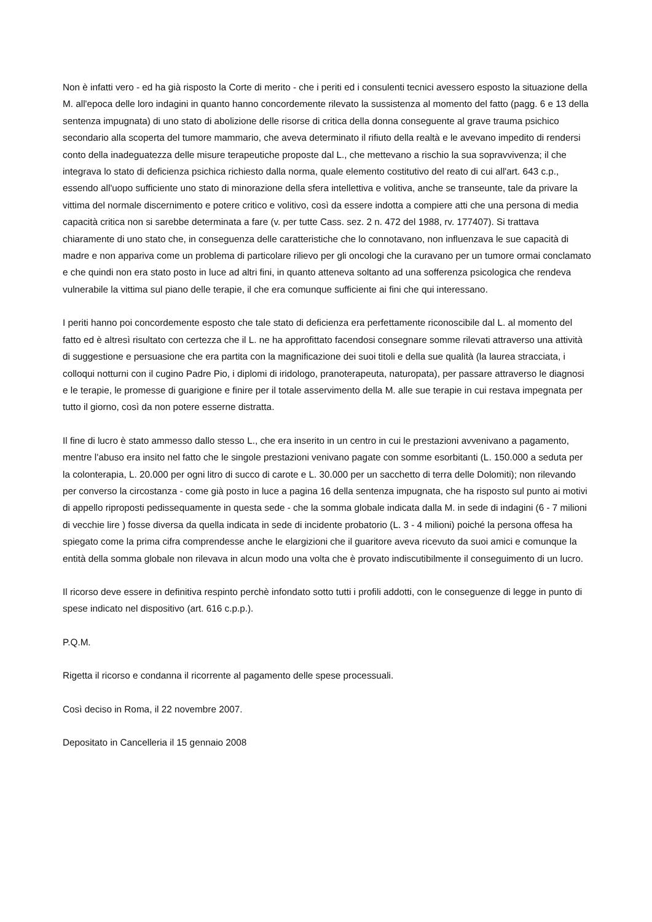Non è infatti vero - ed ha già risposto la Corte di merito - che i periti ed i consulenti tecnici avessero esposto la situazione della M. all'epoca delle loro indagini in quanto hanno concordemente rilevato la sussistenza al momento del fatto (pagg. 6 e 13 della sentenza impugnata) di uno stato di abolizione delle risorse di critica della donna conseguente al grave trauma psichico secondario alla scoperta del tumore mammario, che aveva determinato il rifiuto della realtà e le avevano impedito di rendersi conto della inadeguatezza delle misure terapeutiche proposte dal L., che mettevano a rischio la sua sopravvivenza; il che integrava lo stato di deficienza psichica richiesto dalla norma, quale elemento costitutivo del reato di cui all'art. 643 c.p., essendo all'uopo sufficiente uno stato di minorazione della sfera intellettiva e volitiva, anche se transeunte, tale da privare la vittima del normale discernimento e potere critico e volitivo, così da essere indotta a compiere atti che una persona di media capacità critica non si sarebbe determinata a fare (v. per tutte Cass. sez. 2 n. 472 del 1988, rv. 177407). Si trattava chiaramente di uno stato che, in conseguenza delle caratteristiche che lo connotavano, non influenzava le sue capacità di madre e non appariva come un problema di particolare rilievo per gli oncologi che la curavano per un tumore ormai conclamato e che quindi non era stato posto in luce ad altri fini, in quanto atteneva soltanto ad una sofferenza psicologica che rendeva vulnerabile la vittima sul piano delle terapie, il che era comunque sufficiente ai fini che qui interessano.
I periti hanno poi concordemente esposto che tale stato di deficienza era perfettamente riconoscibile dal L. al momento del fatto ed è altresì risultato con certezza che il L. ne ha approfittato facendosi consegnare somme rilevati attraverso una attività di suggestione e persuasione che era partita con la magnificazione dei suoi titoli e della sue qualità (la laurea stracciata, i colloqui notturni con il cugino Padre Pio, i diplomi di iridologo, pranoterapeuta, naturopata), per passare attraverso le diagnosi e le terapie, le promesse di guarigione e finire per il totale asservimento della M. alle sue terapie in cui restava impegnata per tutto il giorno, così da non potere esserne distratta.
Il fine di lucro è stato ammesso dallo stesso L., che era inserito in un centro in cui le prestazioni avvenivano a pagamento, mentre l'abuso era insito nel fatto che le singole prestazioni venivano pagate con somme esorbitanti (L. 150.000 a seduta per la colonterapia, L. 20.000 per ogni litro di succo di carote e L. 30.000 per un sacchetto di terra delle Dolomiti); non rilevando per converso la circostanza - come già posto in luce a pagina 16 della sentenza impugnata, che ha risposto sul punto ai motivi di appello riproposti pedissequamente in questa sede - che la somma globale indicata dalla M. in sede di indagini (6 - 7 milioni di vecchie lire ) fosse diversa da quella indicata in sede di incidente probatorio (L. 3 - 4 milioni) poiché la persona offesa ha spiegato come la prima cifra comprendesse anche le elargizioni che il guaritore aveva ricevuto da suoi amici e comunque la entità della somma globale non rilevava in alcun modo una volta che è provato indiscutibilmente il conseguimento di un lucro.
Il ricorso deve essere in definitiva respinto perchè infondato sotto tutti i profili addotti, con le conseguenze di legge in punto di spese indicato nel dispositivo (art. 616 c.p.p.).
P.Q.M.
Rigetta il ricorso e condanna il ricorrente al pagamento delle spese processuali.
Così deciso in Roma, il 22 novembre 2007.
Depositato in Cancelleria il 15 gennaio 2008